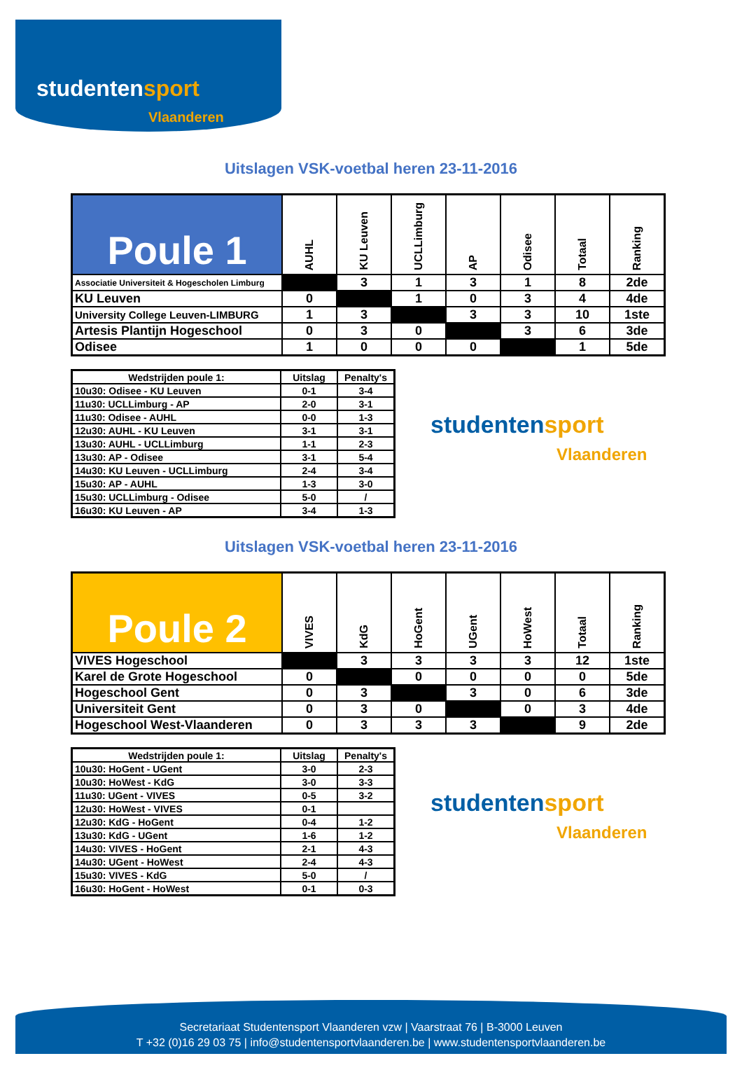studentensport
Vlaanderen
Uitslagen VSK-voetbal heren 23-11-2016
| Poule 1 | AUHL | KU Leuven | UCLLimburg | AP | Odisee | Totaal | Ranking |
| --- | --- | --- | --- | --- | --- | --- | --- |
| Associatie Universiteit & Hogescholen Limburg | | 3 | 1 | 3 | 1 | 8 | 2de |
| KU Leuven | 0 | | 1 | 0 | 3 | 4 | 4de |
| University College Leuven-LIMBURG | 1 | 3 | | 3 | 3 | 10 | 1ste |
| Artesis Plantijn Hogeschool | 0 | 3 | 0 | | 3 | 6 | 3de |
| Odisee | 1 | 0 | 0 | 0 | | 1 | 5de |
| Wedstrijden poule 1: | Uitslag | Penalty's |
| --- | --- | --- |
| 10u30: Odisee - KU Leuven | 0-1 | 3-4 |
| 11u30: UCLLimburg - AP | 2-0 | 3-1 |
| 11u30: Odisee - AUHL | 0-0 | 1-3 |
| 12u30: AUHL - KU Leuven | 3-1 | 3-1 |
| 13u30: AUHL - UCLLimburg | 1-1 | 2-3 |
| 13u30: AP - Odisee | 3-1 | 5-4 |
| 14u30: KU Leuven - UCLLimburg | 2-4 | 3-4 |
| 15u30: AP - AUHL | 1-3 | 3-0 |
| 15u30: UCLLimburg - Odisee | 5-0 | / |
| 16u30: KU Leuven - AP | 3-4 | 1-3 |
studentensport
Vlaanderen
Uitslagen VSK-voetbal heren 23-11-2016
| Poule 2 | VIVES | KdG | HoGent | UGent | HoWest | Totaal | Ranking |
| --- | --- | --- | --- | --- | --- | --- | --- |
| VIVES Hogeschool | | 3 | 3 | 3 | 3 | 12 | 1ste |
| Karel de Grote Hogeschool | 0 | | 0 | 0 | 0 | 0 | 5de |
| Hogeschool Gent | 0 | 3 | | 3 | 0 | 6 | 3de |
| Universiteit Gent | 0 | 3 | 0 | | 0 | 3 | 4de |
| Hogeschool West-Vlaanderen | 0 | 3 | 3 | 3 | | 9 | 2de |
| Wedstrijden poule 1: | Uitslag | Penalty's |
| --- | --- | --- |
| 10u30: HoGent - UGent | 3-0 | 2-3 |
| 10u30: HoWest - KdG | 3-0 | 3-3 |
| 11u30: UGent - VIVES | 0-5 | 3-2 |
| 12u30: HoWest - VIVES | 0-1 | |
| 12u30: KdG - HoGent | 0-4 | 1-2 |
| 13u30: KdG - UGent | 1-6 | 1-2 |
| 14u30: VIVES - HoGent | 2-1 | 4-3 |
| 14u30: UGent - HoWest | 2-4 | 4-3 |
| 15u30: VIVES - KdG | 5-0 | / |
| 16u30: HoGent - HoWest | 0-1 | 0-3 |
studentensport
Vlaanderen
Secretariaat Studentensport Vlaanderen vzw | Vaarstraat 76 | B-3000 Leuven
T +32 (0)16 29 03 75 | info@studentensportvlaanderen.be | www.studentensportvlaanderen.be